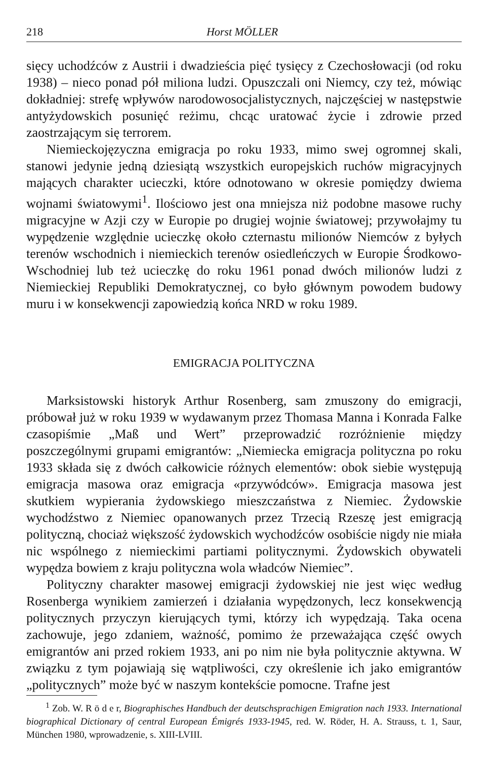218 Horst MÖLLER
sięcy uchodźców z Austrii i dwadzieścia pięć tysięcy z Czechosłowacji (od roku 1938) – nieco ponad pół miliona ludzi. Opuszczali oni Niemcy, czy też, mówiąc dokładniej: strefę wpływów narodowosocjalistycznych, najczęściej w następstwie antyżydowskich posunięć reżimu, chcąc uratować życie i zdrowie przed zaostrzającym się terrorem.
Niemieckojęzyczna emigracja po roku 1933, mimo swej ogromnej skali, stanowi jedynie jedną dziesiątą wszystkich europejskich ruchów migracyjnych mających charakter ucieczki, które odnotowano w okresie pomiędzy dwiema wojnami światowymi<sup>1</sup>. Ilościowo jest ona mniejsza niż podobne masowe ruchy migracyjne w Azji czy w Europie po drugiej wojnie światowej; przywołajmy tu wypędzenie względnie ucieczkę około czternastu milionów Niemców z byłych terenów wschodnich i niemieckich terenów osiedleńczych w Europie Środkowo-Wschodniej lub też ucieczkę do roku 1961 ponad dwóch milionów ludzi z Niemieckiej Republiki Demokratycznej, co było głównym powodem budowy muru i w konsekwencji zapowiedzią końca NRD w roku 1989.
EMIGRACJA POLITYCZNA
Marksistowski historyk Arthur Rosenberg, sam zmuszony do emigracji, próbował już w roku 1939 w wydawanym przez Thomasa Manna i Konrada Falke czasopiśmie „Maß und Wert” przeprowadzić rozróżnienie między poszczególnymi grupami emigrantów: „Niemiecka emigracja polityczna po roku 1933 składa się z dwóch całkowicie różnych elementów: obok siebie występują emigracja masowa oraz emigracja «przywódców». Emigracja masowa jest skutkiem wypierania żydowskiego mieszczaństwa z Niemiec. Żydowskie wychodźstwo z Niemiec opanowanych przez Trzecią Rzeszę jest emigracją polityczną, chociaż większość żydowskich wychodźców osobiście nigdy nie miała nic wspólnego z niemieckimi partiami politycznymi. Żydowskich obywateli wypędza bowiem z kraju polityczna wola władców Niemiec”.
Polityczny charakter masowej emigracji żydowskiej nie jest więc według Rosenberga wynikiem zamierzeń i działania wypędzonych, lecz konsekwencją politycznych przyczyn kierujących tymi, którzy ich wypędzają. Taka ocena zachowuje, jego zdaniem, ważność, pomimo że przeważająca część owych emigrantów ani przed rokiem 1933, ani po nim nie była politycznie aktywna. W związku z tym pojawiają się wątpliwości, czy określenie ich jako emigrantów „politycznych” może być w naszym kontekście pomocne. Trafne jest
<sup>1</sup> Zob. W. R ö d e r, Biographisches Handbuch der deutschsprachigen Emigration nach 1933. International biographical Dictionary of central European Émigrés 1933-1945, red. W. Röder, H. A. Strauss, t. 1, Saur, München 1980, wprowadzenie, s. XIII-LVIII.